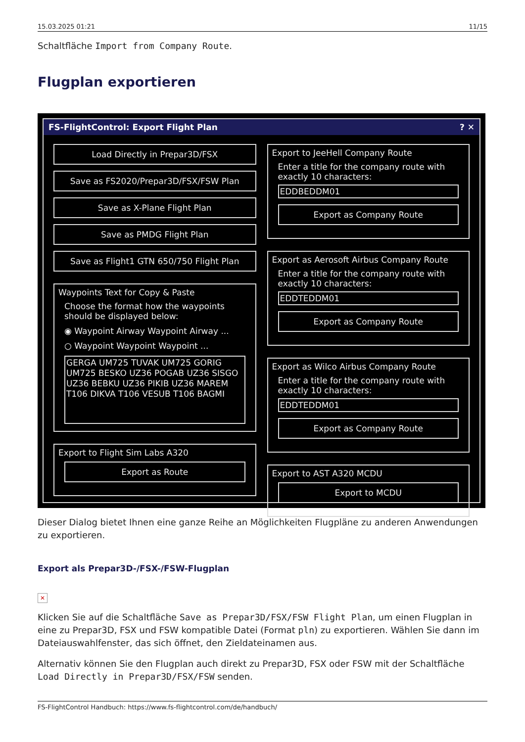15.03.2025 01:21 11/15
Schaltfläche Import from Company Route.
Flugplan exportieren
FS-FlightControl: Export Flight Plan? ✕
Load Directly in Prepar3D/FSX
Save as FS2020/Prepar3D/FSX/FSW Plan
Save as X-Plane Flight Plan
Save as PMDG Flight Plan
Save as Flight1 GTN 650/750 Flight Plan
Waypoints Text for Copy & Paste
Choose the format how the waypoints should be displayed below:
◉ Waypoint Airway Waypoint Airway ...
○ Waypoint Waypoint Waypoint ...
GERGA UM725 TUVAK UM725 GORIG UM725 BESKO UZ36 POGAB UZ36 SISGO UZ36 BEBKU UZ36 PIKIB UZ36 MAREM T106 DIKVA T106 VESUB T106 BAGMI
Export to Flight Sim Labs A320
Export as Route
Export to JeeHell Company Route
Enter a title for the company route with exactly 10 characters:
EDDBEDDM01
Export as Company Route
Export as Aerosoft Airbus Company Route
Enter a title for the company route with exactly 10 characters:
EDDTEDDM01
Export as Company Route
Export as Wilco Airbus Company Route
Enter a title for the company route with exactly 10 characters:
EDDTEDDM01
Export as Company Route
Export to AST A320 MCDU
Export to MCDU
Dieser Dialog bietet Ihnen eine ganze Reihe an Möglichkeiten Flugpläne zu anderen Anwendungen zu exportieren.
Export als Prepar3D-/FSX-/FSW-Flugplan
✕
Klicken Sie auf die Schaltfläche Save as Prepar3D/FSX/FSW Flight Plan, um einen Flugplan in eine zu Prepar3D, FSX und FSW kompatible Datei (Format pln) zu exportieren. Wählen Sie dann im Dateiauswahlfenster, das sich öffnet, den Zieldateinamen aus.
Alternativ können Sie den Flugplan auch direkt zu Prepar3D, FSX oder FSW mit der Schaltfläche Load Directly in Prepar3D/FSX/FSW senden.
FS-FlightControl Handbuch: https://www.fs-flightcontrol.com/de/handbuch/